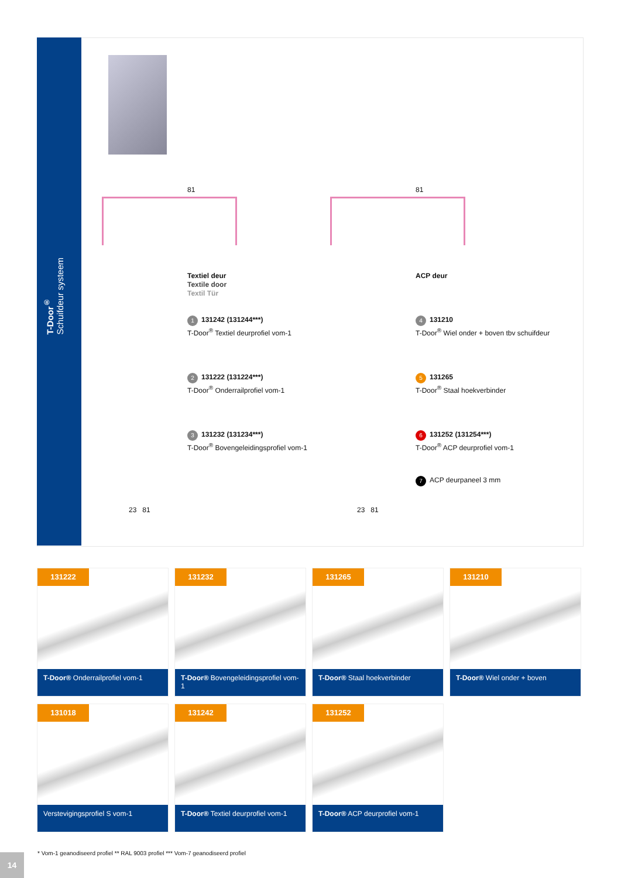T-Door<sup>®</sup>
Schuifdeur systeem
81 81
Textiel deur
Textile door
Textil Tür
1 131242 (131244***)
T-Door<sup>®</sup> Textiel deurprofiel vom-1
2 131222 (131224***)
T-Door<sup>®</sup> Onderrailprofiel vom-1
3 131232 (131234***)
T-Door<sup>®</sup> Bovengeleidingsprofiel vom-1
ACP deur
4 131210
T-Door<sup>®</sup> Wiel onder + boven tbv schuifdeur
5 131265
T-Door<sup>®</sup> Staal hoekverbinder
6 131252 (131254***)
T-Door<sup>®</sup> ACP deurprofiel vom-1
7 ACP deurpaneel 3 mm
23 81 23 81
131222
T-Door® Onderrailprofiel vom-1
131232
T-Door® Bovengeleidingsprofiel vom-1
131265
T-Door® Staal hoekverbinder
131210
T-Door® Wiel onder + boven
131018
Verstevigingsprofiel S vom-1
131242
T-Door® Textiel deurprofiel vom-1
131252
T-Door® ACP deurprofiel vom-1
* Vom-1 geanodiseerd profiel ** RAL 9003 profiel *** Vom-7 geanodiseerd profiel
14